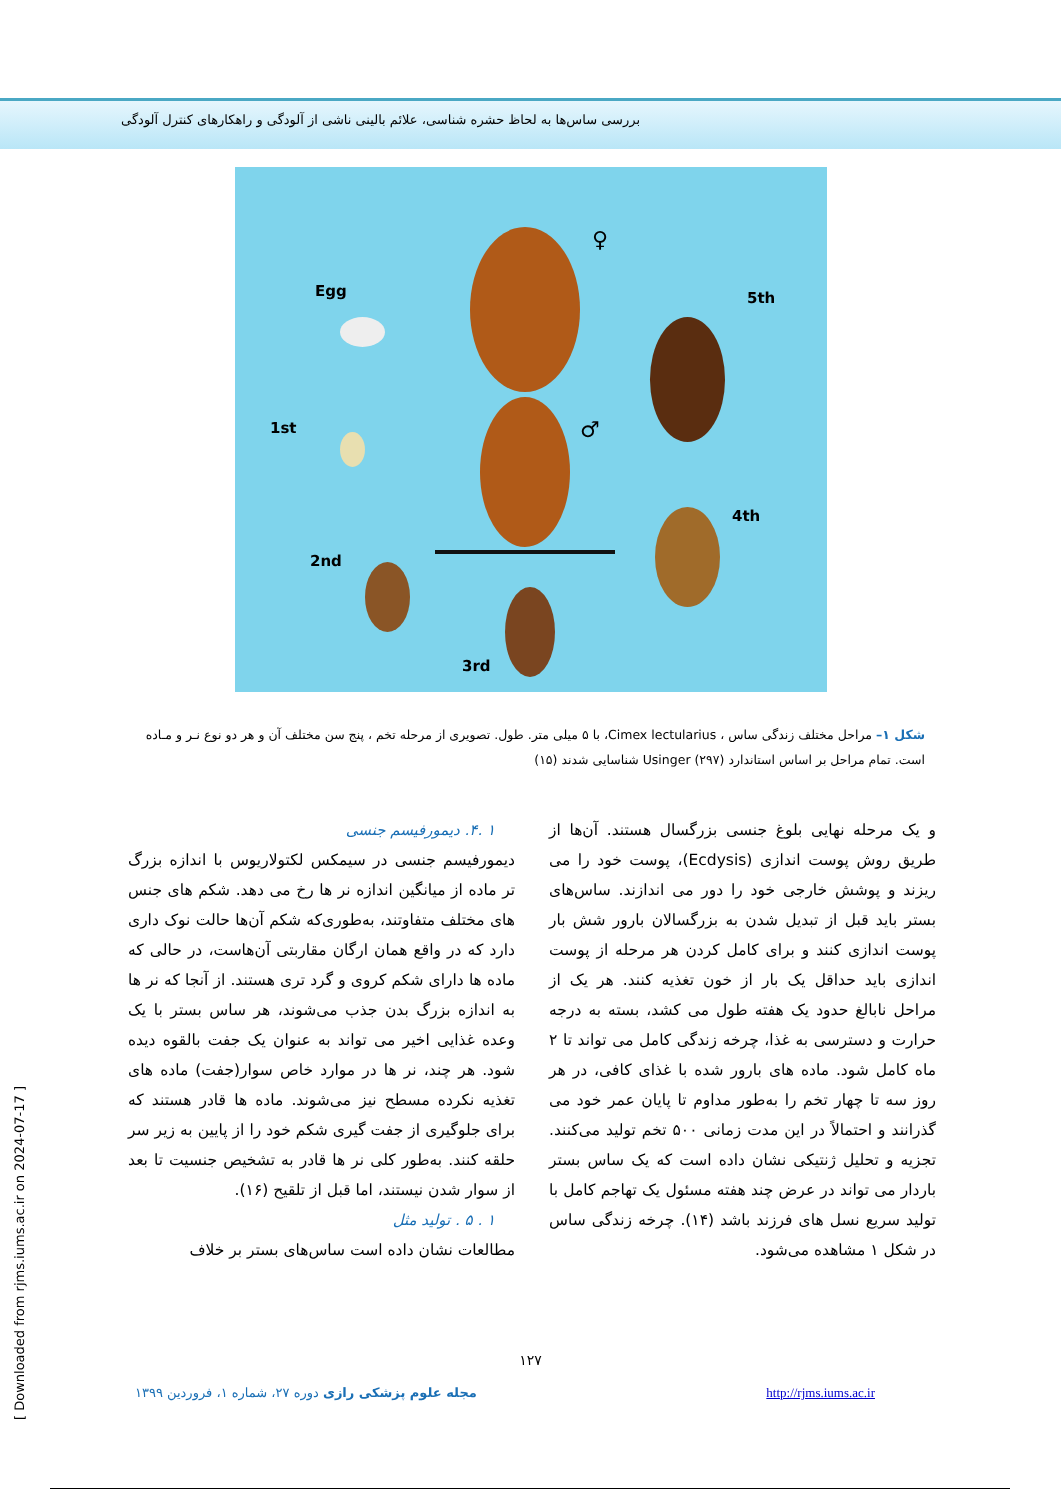بررسی ساس‌ها به لحاظ حشره شناسی، علائم بالینی ناشی از آلودگی و راهکارهای کنترل آلودگی
Egg 5th
1st
4th
2nd
3rd
♀
♂
شکل ۱– مراحل مختلف زندگی ساس ، Cimex lectularius، با ۵ میلی متر. طول. تصویری از مرحله تخم ، پنج سن مختلف آن و هر دو نوع نـر و مـاده است. تمام مراحل بر اساس استاندارد Usinger (۲۹۷) شناسایی شدند (۱۵)
و یک مرحله نهایی بلوغ جنسی بزرگسال هستند. آن‌ها از طریق روش پوست اندازی (Ecdysis)، پوست خود را می ریزند و پوشش خارجی خود را دور می اندازند. ساس‌های بستر باید قبل از تبدیل شدن به بزرگسالان بارور شش بار پوست اندازی کنند و برای کامل کردن هر مرحله از پوست اندازی باید حداقل یک بار از خون تغذیه کنند. هر یک از مراحل نابالغ حدود یک هفته طول می کشد، بسته به درجه حرارت و دسترسی به غذا، چرخه زندگی کامل می تواند تا ۲ ماه کامل شود. ماده های بارور شده با غذای کافی، در هر روز سه تا چهار تخم را به‌طور مداوم تا پایان عمر خود می گذرانند و احتمالاً در این مدت زمانی ۵۰۰ تخم تولید می‌کنند. تجزیه و تحلیل ژنتیکی نشان داده است که یک ساس بستر باردار می تواند در عرض چند هفته مسئول یک تهاجم کامل با تولید سریع نسل های فرزند باشد (۱۴). چرخه زندگی ساس در شکل ۱ مشاهده می‌شود.
۱ .۴. دیمورفیسم جنسی
دیمورفیسم جنسی در سیمکس لکتولاریوس با اندازه بزرگ تر ماده از میانگین اندازه نر ها رخ می دهد. شکم های جنس های مختلف متفاوتند، به‌طوری‌که شکم آن‌ها حالت نوک داری دارد که در واقع همان ارگان مقاربتی آن‌هاست، در حالی که ماده ها دارای شکم کروی و گرد تری هستند. از آنجا که نر ها به اندازه بزرگ بدن جذب می‌شوند، هر ساس بستر با یک وعده غذایی اخیر می تواند به عنوان یک جفت بالقوه دیده شود. هر چند، نر ها در موارد خاص سوار(جفت) ماده های تغذیه نکرده مسطح نیز می‌شوند. ماده ها قادر هستند که برای جلوگیری از جفت گیری شکم خود را از پایین به زیر سر حلقه کنند. به‌طور کلی نر ها قادر به تشخیص جنسیت تا بعد از سوار شدن نیستند، اما قبل از تلقیح (۱۶).
۱ . ۵ . تولید مثل
مطالعات نشان داده است ساس‌های بستر بر خلاف
۱۲۷
مجله علوم پزشکی رازی دوره ۲۷، شماره ۱، فروردین ۱۳۹۹ http://rjms.iums.ac.ir
[ Downloaded from rjms.iums.ac.ir on 2024-07-17 ]